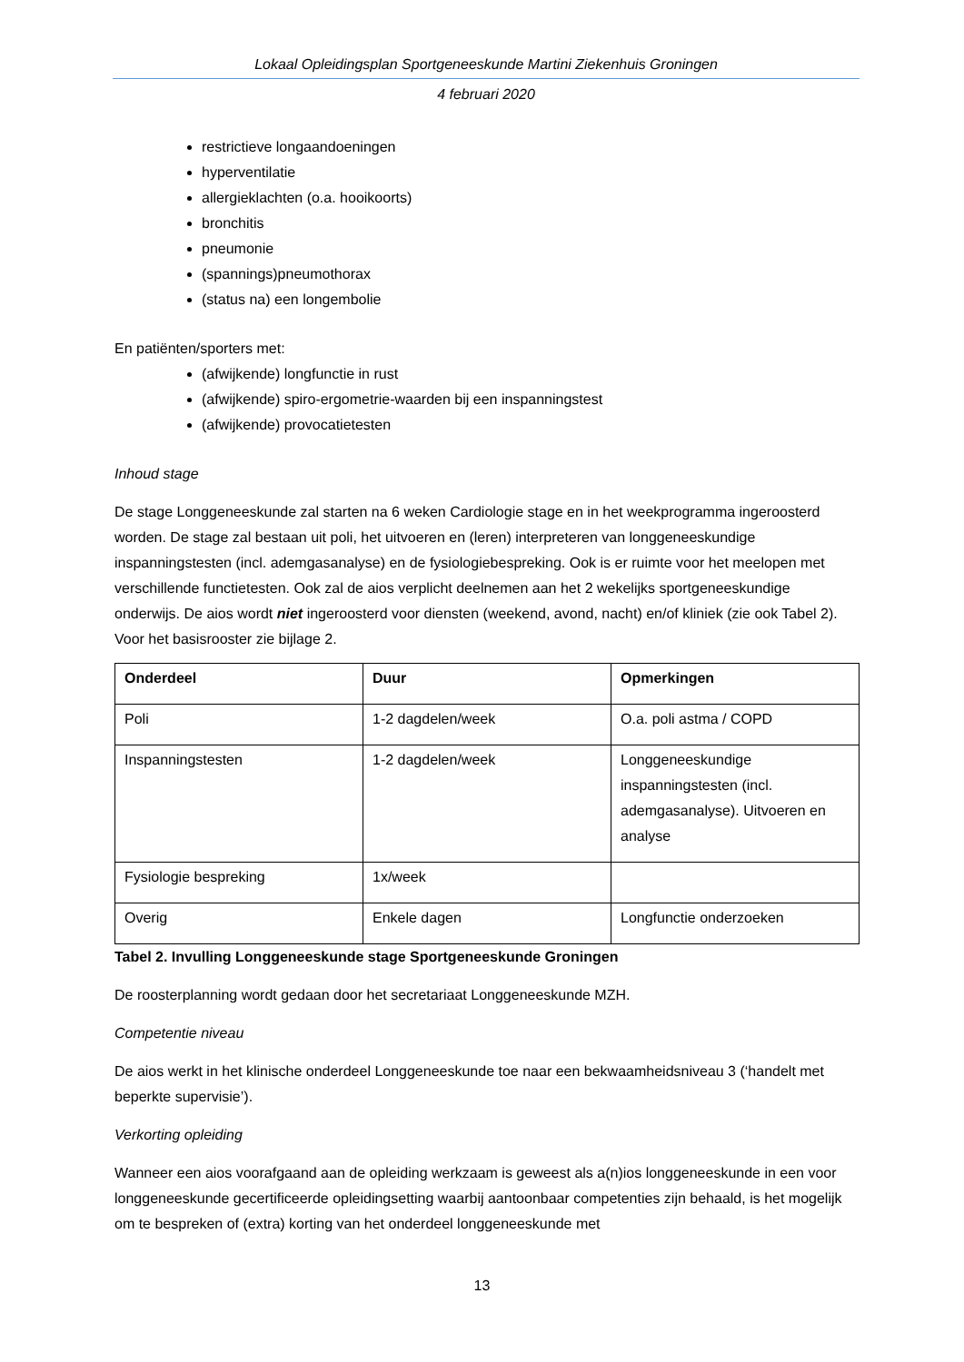Lokaal Opleidingsplan Sportgeneeskunde Martini Ziekenhuis Groningen
4 februari 2020
restrictieve longaandoeningen
hyperventilatie
allergieklachten (o.a. hooikoorts)
bronchitis
pneumonie
(spannings)pneumothorax
(status na) een longembolie
En patiënten/sporters met:
(afwijkende) longfunctie in rust
(afwijkende) spiro-ergometrie-waarden bij een inspanningstest
(afwijkende) provocatietesten
Inhoud stage
De stage Longgeneeskunde zal starten na 6 weken Cardiologie stage en in het weekprogramma ingeroosterd worden. De stage zal bestaan uit poli, het uitvoeren en (leren) interpreteren van longgeneeskundige inspanningstesten (incl. ademgasanalyse) en de fysiologiebespreking. Ook is er ruimte voor het meelopen met verschillende functietesten. Ook zal de aios verplicht deelnemen aan het 2 wekelijks sportgeneeskundige onderwijs. De aios wordt niet ingeroosterd voor diensten (weekend, avond, nacht) en/of kliniek (zie ook Tabel 2). Voor het basisrooster zie bijlage 2.
| Onderdeel | Duur | Opmerkingen |
| --- | --- | --- |
| Poli | 1-2 dagdelen/week | O.a. poli astma / COPD |
| Inspanningstesten | 1-2 dagdelen/week | Longgeneeskundige inspanningstesten (incl. ademgasanalyse). Uitvoeren en analyse |
| Fysiologie bespreking | 1x/week | |
| Overig | Enkele dagen | Longfunctie onderzoeken |
Tabel 2. Invulling Longgeneeskunde stage Sportgeneeskunde Groningen
De roosterplanning wordt gedaan door het secretariaat Longgeneeskunde MZH.
Competentie niveau
De aios werkt in het klinische onderdeel Longgeneeskunde toe naar een bekwaamheidsniveau 3 (‘handelt met beperkte supervisie’).
Verkorting opleiding
Wanneer een aios voorafgaand aan de opleiding werkzaam is geweest als a(n)ios longgeneeskunde in een voor longgeneeskunde gecertificeerde opleidingsetting waarbij aantoonbaar competenties zijn behaald, is het mogelijk om te bespreken of (extra) korting van het onderdeel longgeneeskunde met
13